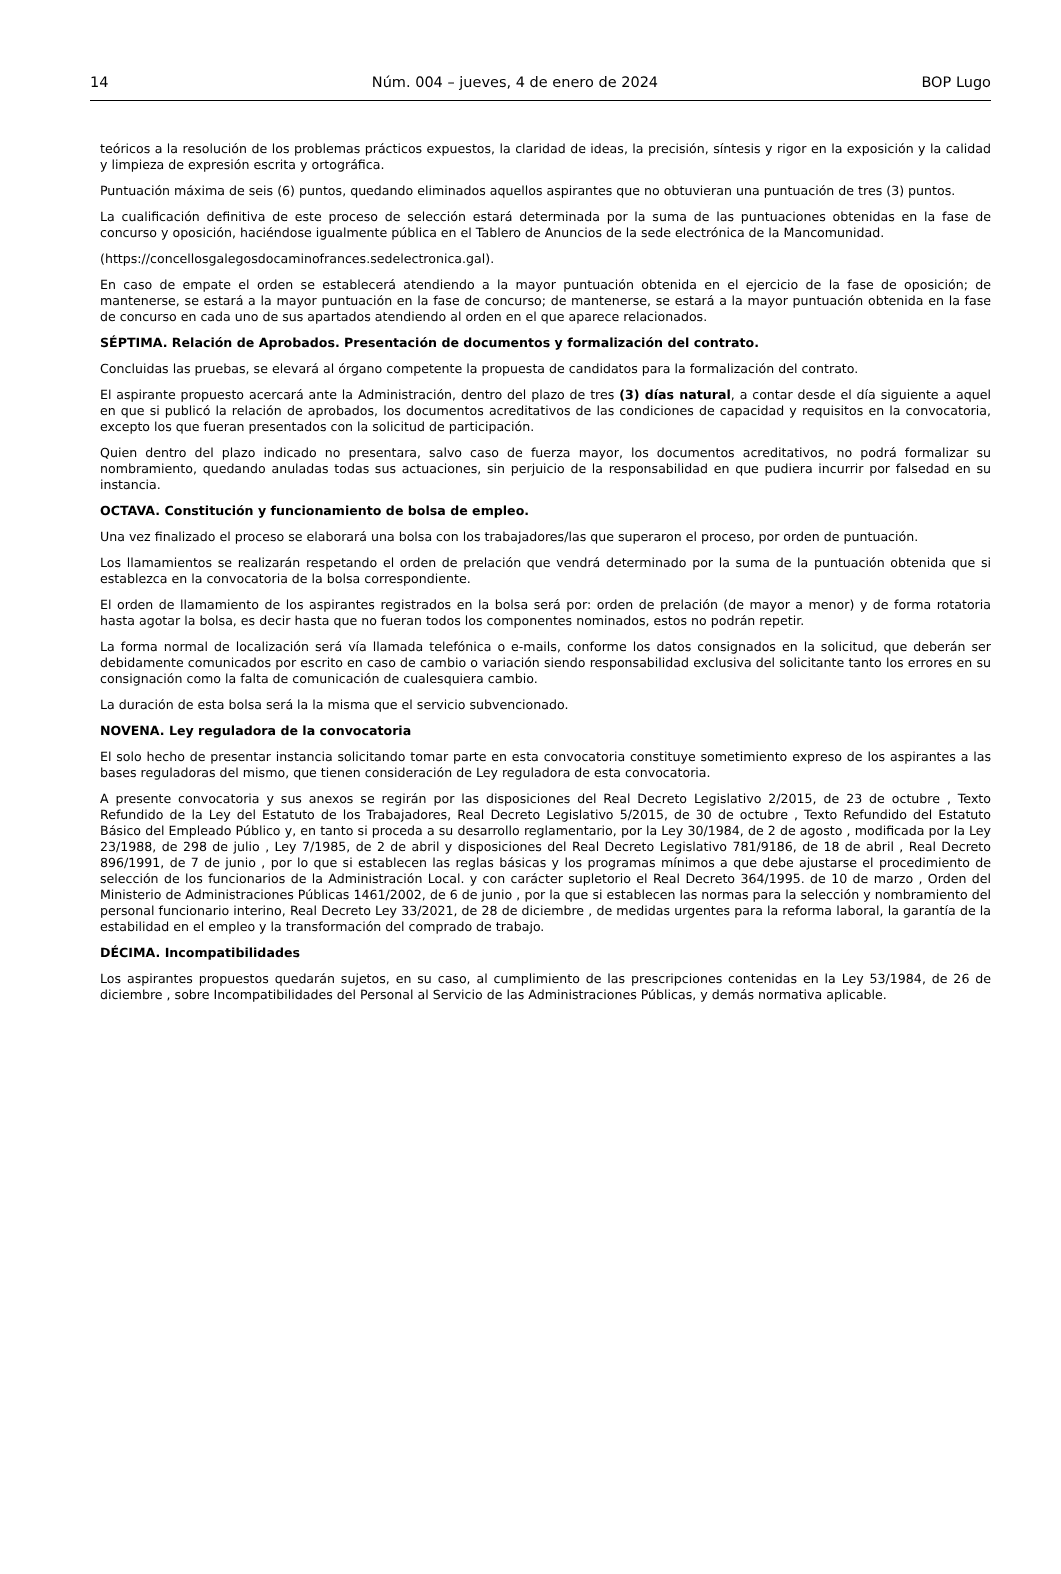14 Núm. 004 – jueves, 4 de enero de 2024 BOP Lugo
teóricos a la resolución de los problemas prácticos expuestos, la claridad de ideas, la precisión, síntesis y rigor en la exposición y la calidad y limpieza de expresión escrita y ortográfica.
Puntuación máxima de seis (6) puntos, quedando eliminados aquellos aspirantes que no obtuvieran una puntuación de tres (3) puntos.
La cualificación definitiva de este proceso de selección estará determinada por la suma de las puntuaciones obtenidas en la fase de concurso y oposición, haciéndose igualmente pública en el Tablero de Anuncios de la sede electrónica de la Mancomunidad.
(https://concellosgalegosdocaminofrances.sedelectronica.gal).
En caso de empate el orden se establecerá atendiendo a la mayor puntuación obtenida en el ejercicio de la fase de oposición; de mantenerse, se estará a la mayor puntuación en la fase de concurso; de mantenerse, se estará a la mayor puntuación obtenida en la fase de concurso en cada uno de sus apartados atendiendo al orden en el que aparece relacionados.
SÉPTIMA. Relación de Aprobados. Presentación de documentos y formalización del contrato.
Concluidas las pruebas, se elevará al órgano competente la propuesta de candidatos para la formalización del contrato.
El aspirante propuesto acercará ante la Administración, dentro del plazo de tres (3) días natural, a contar desde el día siguiente a aquel en que si publicó la relación de aprobados, los documentos acreditativos de las condiciones de capacidad y requisitos en la convocatoria, excepto los que fueran presentados con la solicitud de participación.
Quien dentro del plazo indicado no presentara, salvo caso de fuerza mayor, los documentos acreditativos, no podrá formalizar su nombramiento, quedando anuladas todas sus actuaciones, sin perjuicio de la responsabilidad en que pudiera incurrir por falsedad en su instancia.
OCTAVA. Constitución y funcionamiento de bolsa de empleo.
Una vez finalizado el proceso se elaborará una bolsa con los trabajadores/las que superaron el proceso, por orden de puntuación.
Los llamamientos se realizarán respetando el orden de prelación que vendrá determinado por la suma de la puntuación obtenida que si establezca en la convocatoria de la bolsa correspondiente.
El orden de llamamiento de los aspirantes registrados en la bolsa será por: orden de prelación (de mayor a menor) y de forma rotatoria hasta agotar la bolsa, es decir hasta que no fueran todos los componentes nominados, estos no podrán repetir.
La forma normal de localización será vía llamada telefónica o e-mails, conforme los datos consignados en la solicitud, que deberán ser debidamente comunicados por escrito en caso de cambio o variación siendo responsabilidad exclusiva del solicitante tanto los errores en su consignación como la falta de comunicación de cualesquiera cambio.
La duración de esta bolsa será la la misma que el servicio subvencionado.
NOVENA. Ley reguladora de la convocatoria
El solo hecho de presentar instancia solicitando tomar parte en esta convocatoria constituye sometimiento expreso de los aspirantes a las bases reguladoras del mismo, que tienen consideración de Ley reguladora de esta convocatoria.
A presente convocatoria y sus anexos se regirán por las disposiciones del Real Decreto Legislativo 2/2015, de 23 de octubre , Texto Refundido de la Ley del Estatuto de los Trabajadores, Real Decreto Legislativo 5/2015, de 30 de octubre , Texto Refundido del Estatuto Básico del Empleado Público y, en tanto si proceda a su desarrollo reglamentario, por la Ley 30/1984, de 2 de agosto , modificada por la Ley 23/1988, de 298 de julio , Ley 7/1985, de 2 de abril y disposiciones del Real Decreto Legislativo 781/9186, de 18 de abril , Real Decreto 896/1991, de 7 de junio , por lo que si establecen las reglas básicas y los programas mínimos a que debe ajustarse el procedimiento de selección de los funcionarios de la Administración Local. y con carácter supletorio el Real Decreto 364/1995. de 10 de marzo , Orden del Ministerio de Administraciones Públicas 1461/2002, de 6 de junio , por la que si establecen las normas para la selección y nombramiento del personal funcionario interino, Real Decreto Ley 33/2021, de 28 de diciembre , de medidas urgentes para la reforma laboral, la garantía de la estabilidad en el empleo y la transformación del comprado de trabajo.
DÉCIMA. Incompatibilidades
Los aspirantes propuestos quedarán sujetos, en su caso, al cumplimiento de las prescripciones contenidas en la Ley 53/1984, de 26 de diciembre , sobre Incompatibilidades del Personal al Servicio de las Administraciones Públicas, y demás normativa aplicable.